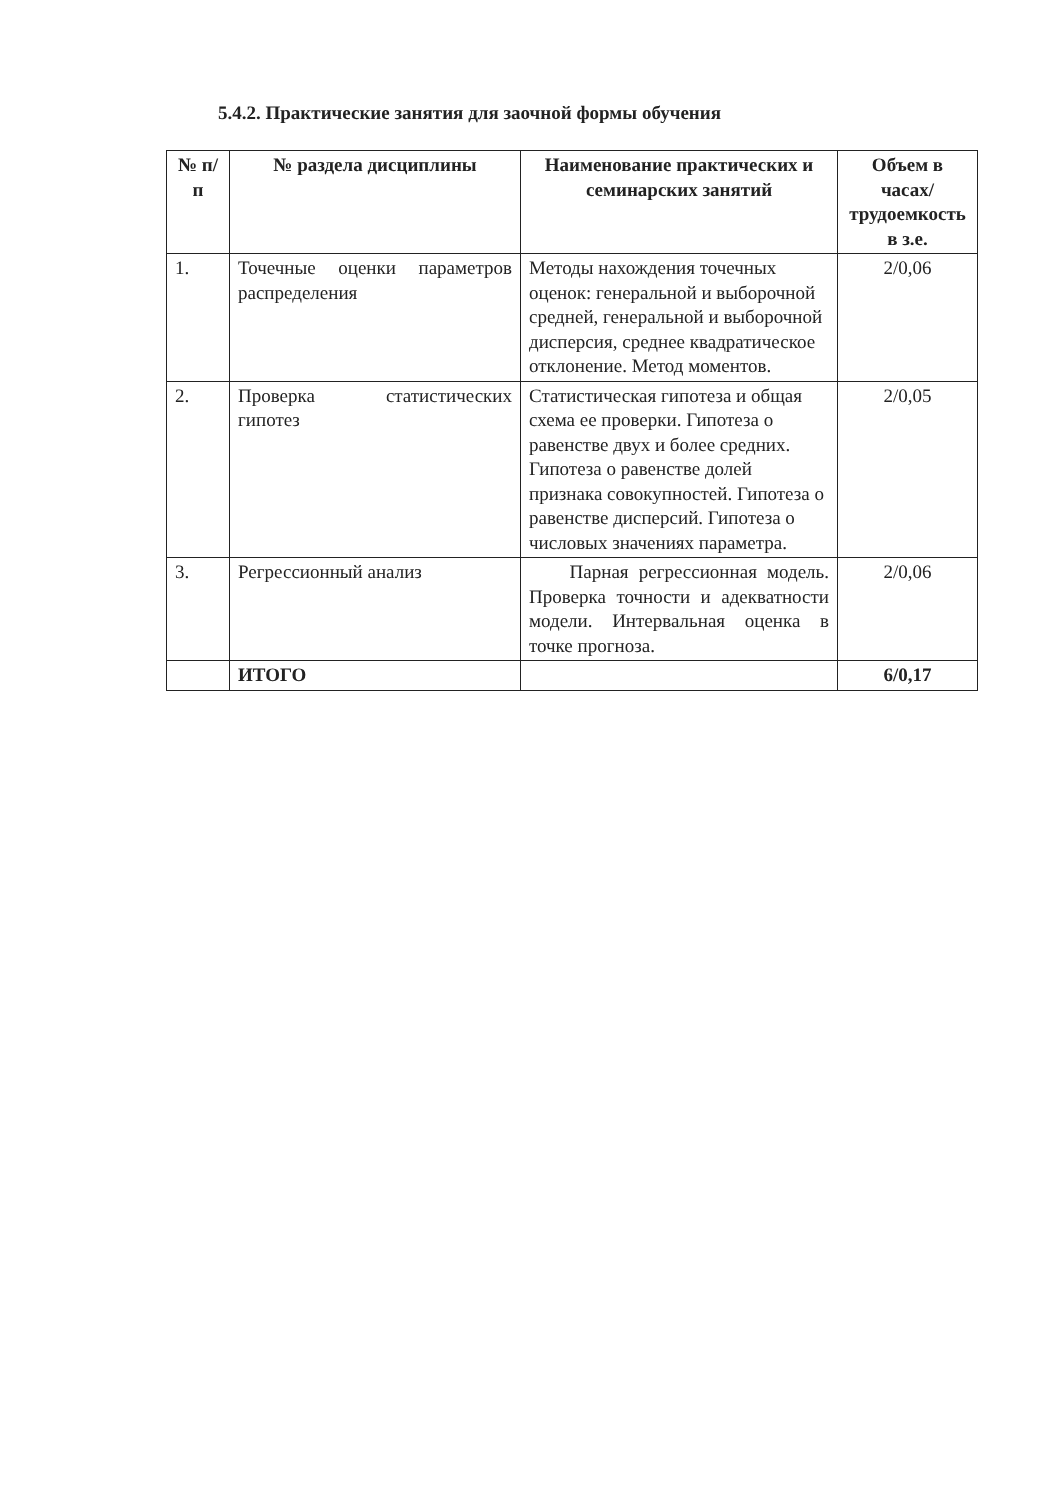5.4.2. Практические занятия для заочной формы обучения
| № п/п | № раздела дисциплины | Наименование практических и семинарских занятий | Объем в часах/ трудоемкость в з.е. |
| --- | --- | --- | --- |
| 1. | Точечные оценки параметров распределения | Методы нахождения точечных оценок: генеральной и выборочной средней, генеральной и выборочной дисперсия, среднее квадратическое отклонение. Метод моментов. | 2/0,06 |
| 2. | Проверка статистических гипотез | Статистическая гипотеза и общая схема ее проверки. Гипотеза о равенстве двух и более средних. Гипотеза о равенстве долей признака совокупностей. Гипотеза о равенстве дисперсий. Гипотеза о числовых значениях параметра. | 2/0,05 |
| 3. | Регрессионный анализ | Парная регрессионная модель. Проверка точности и адекватности модели. Интервальная оценка в точке прогноза. | 2/0,06 |
| | ИТОГО | | 6/0,17 |